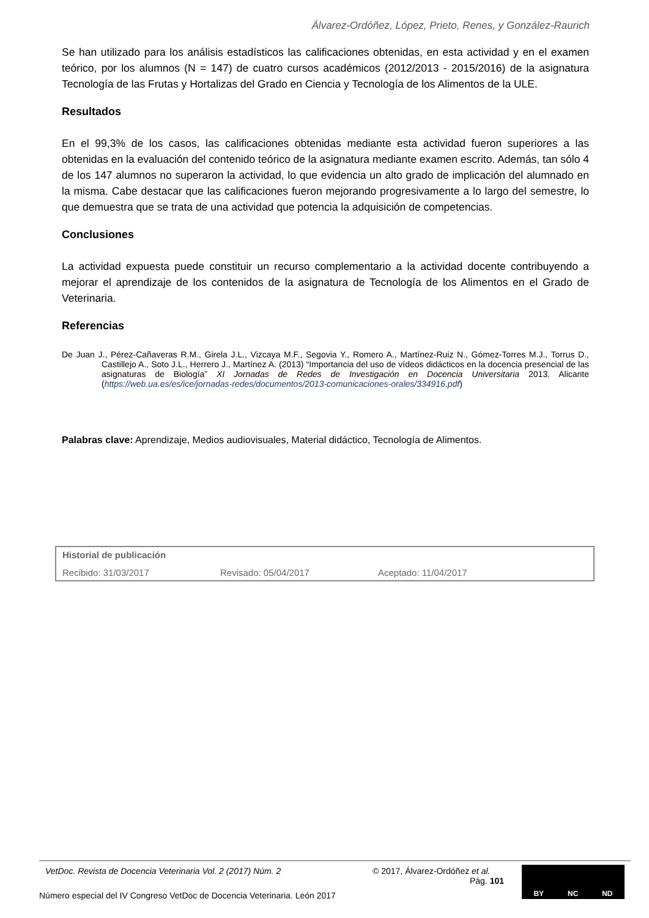Álvarez-Ordóñez, López, Prieto, Renes, y González-Raurich
Se han utilizado para los análisis estadísticos las calificaciones obtenidas, en esta actividad y en el examen teórico, por los alumnos (N = 147) de cuatro cursos académicos (2012/2013 - 2015/2016) de la asignatura Tecnología de las Frutas y Hortalizas del Grado en Ciencia y Tecnología de los Alimentos de la ULE.
Resultados
En el 99,3% de los casos, las calificaciones obtenidas mediante esta actividad fueron superiores a las obtenidas en la evaluación del contenido teórico de la asignatura mediante examen escrito. Además, tan sólo 4 de los 147 alumnos no superaron la actividad, lo que evidencia un alto grado de implicación del alumnado en la misma. Cabe destacar que las calificaciones fueron mejorando progresivamente a lo largo del semestre, lo que demuestra que se trata de una actividad que potencia la adquisición de competencias.
Conclusiones
La actividad expuesta puede constituir un recurso complementario a la actividad docente contribuyendo a mejorar el aprendizaje de los contenidos de la asignatura de Tecnología de los Alimentos en el Grado de Veterinaria.
Referencias
De Juan J., Pérez-Cañaveras R.M., Girela J.L., Vizcaya M.F., Segovia Y., Romero A., Martínez-Ruiz N., Gómez-Torres M.J., Torrus D., Castillejo A., Soto J.L., Herrero J., Martínez A. (2013) “Importancia del uso de vídeos didácticos en la docencia presencial de las asignaturas de Biología” XI Jornadas de Redes de Investigación en Docencia Universitaria 2013. Alicante (https://web.ua.es/es/ice/jornadas-redes/documentos/2013-comunicaciones-orales/334916.pdf)
Palabras clave: Aprendizaje, Medios audiovisuales, Material didáctico, Tecnología de Alimentos.
Historial de publicación
Recibido: 31/03/2017 Revisado: 05/04/2017 Aceptado: 11/04/2017
VetDoc. Revista de Docencia Veterinaria Vol. 2 (2017) Núm. 2 © 2017, Álvarez-Ordóñez et al.
Pág. 101
Número especial del IV Congreso VetDoc de Docencia Veterinaria. León 2017
BY NC ND